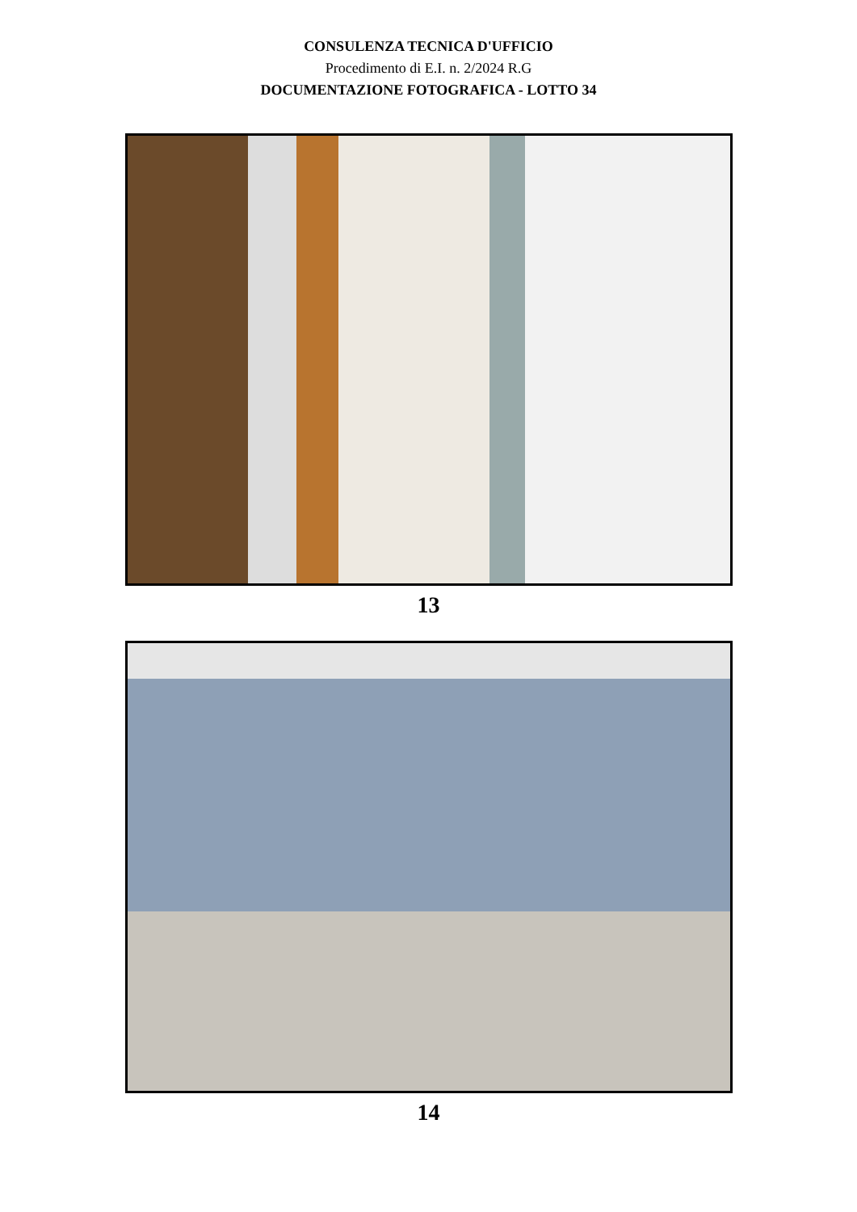CONSULENZA TECNICA D'UFFICIO
Procedimento di E.I. n. 2/2024 R.G
DOCUMENTAZIONE FOTOGRAFICA - LOTTO 34
13
14